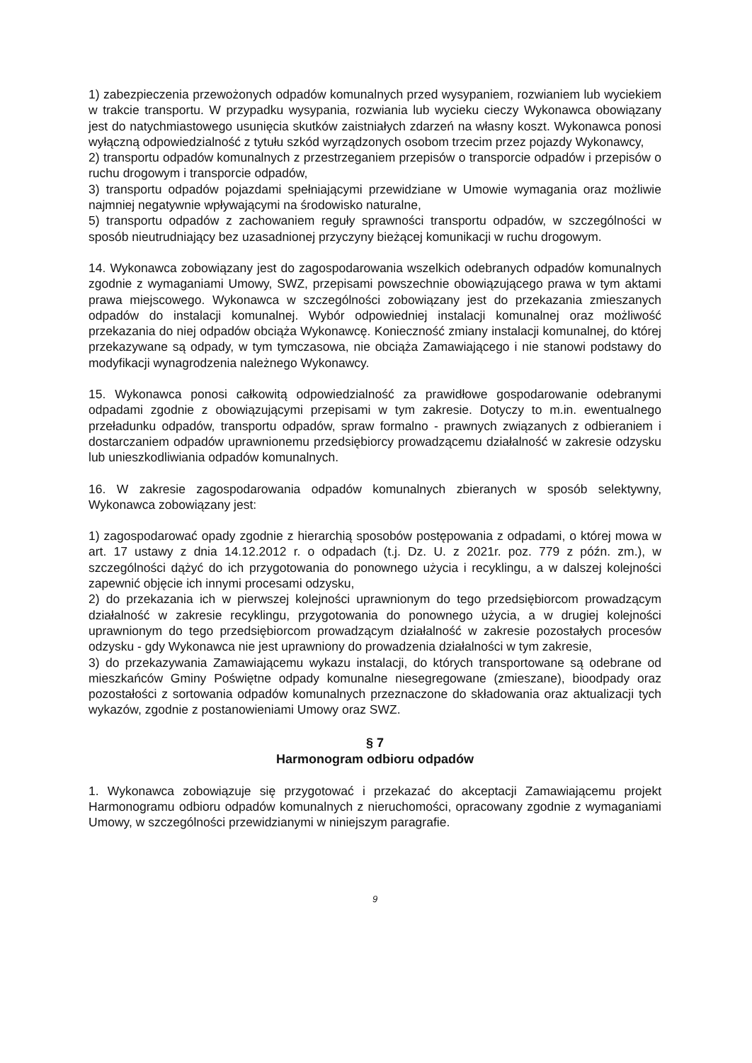1) zabezpieczenia przewożonych odpadów komunalnych przed wysypaniem, rozwianiem lub wyciekiem w trakcie transportu. W przypadku wysypania, rozwiania lub wycieku cieczy Wykonawca obowiązany jest do natychmiastowego usunięcia skutków zaistniałych zdarzeń na własny koszt. Wykonawca ponosi wyłączną odpowiedzialność z tytułu szkód wyrządzonych osobom trzecim przez pojazdy Wykonawcy,
2) transportu odpadów komunalnych z przestrzeganiem przepisów o transporcie odpadów i przepisów o ruchu drogowym i transporcie odpadów,
3) transportu odpadów pojazdami spełniającymi przewidziane w Umowie wymagania oraz możliwie najmniej negatywnie wpływającymi na środowisko naturalne,
5) transportu odpadów z zachowaniem reguły sprawności transportu odpadów, w szczególności w sposób nieutrudniający bez uzasadnionej przyczyny bieżącej komunikacji w ruchu drogowym.
14. Wykonawca zobowiązany jest do zagospodarowania wszelkich odebranych odpadów komunalnych zgodnie z wymaganiami Umowy, SWZ, przepisami powszechnie obowiązującego prawa w tym aktami prawa miejscowego. Wykonawca w szczególności zobowiązany jest do przekazania zmieszanych odpadów do instalacji komunalnej. Wybór odpowiedniej instalacji komunalnej oraz możliwość przekazania do niej odpadów obciąża Wykonawcę. Konieczność zmiany instalacji komunalnej, do której przekazywane są odpady, w tym tymczasowa, nie obciąża Zamawiającego i nie stanowi podstawy do modyfikacji wynagrodzenia należnego Wykonawcy.
15. Wykonawca ponosi całkowitą odpowiedzialność za prawidłowe gospodarowanie odebranymi odpadami zgodnie z obowiązującymi przepisami w tym zakresie. Dotyczy to m.in. ewentualnego przeładunku odpadów, transportu odpadów, spraw formalno - prawnych związanych z odbieraniem i dostarczaniem odpadów uprawnionemu przedsiębiorcy prowadzącemu działalność w zakresie odzysku lub unieszkodliwiania odpadów komunalnych.
16. W zakresie zagospodarowania odpadów komunalnych zbieranych w sposób selektywny, Wykonawca zobowiązany jest:
1) zagospodarować opady zgodnie z hierarchią sposobów postępowania z odpadami, o której mowa w art. 17 ustawy z dnia 14.12.2012 r. o odpadach (t.j. Dz. U. z 2021r. poz. 779 z późn. zm.), w szczególności dążyć do ich przygotowania do ponownego użycia i recyklingu, a w dalszej kolejności zapewnić objęcie ich innymi procesami odzysku,
2) do przekazania ich w pierwszej kolejności uprawnionym do tego przedsiębiorcom prowadzącym działalność w zakresie recyklingu, przygotowania do ponownego użycia, a w drugiej kolejności uprawnionym do tego przedsiębiorcom prowadzącym działalność w zakresie pozostałych procesów odzysku - gdy Wykonawca nie jest uprawniony do prowadzenia działalności w tym zakresie,
3) do przekazywania Zamawiającemu wykazu instalacji, do których transportowane są odebrane od mieszkańców Gminy Poświętne odpady komunalne niesegregowane (zmieszane), bioodpady oraz pozostałości z sortowania odpadów komunalnych przeznaczone do składowania oraz aktualizacji tych wykazów, zgodnie z postanowieniami Umowy oraz SWZ.
§ 7
Harmonogram odbioru odpadów
1. Wykonawca zobowiązuje się przygotować i przekazać do akceptacji Zamawiającemu projekt Harmonogramu odbioru odpadów komunalnych z nieruchomości, opracowany zgodnie z wymaganiami Umowy, w szczególności przewidzianymi w niniejszym paragrafie.
9